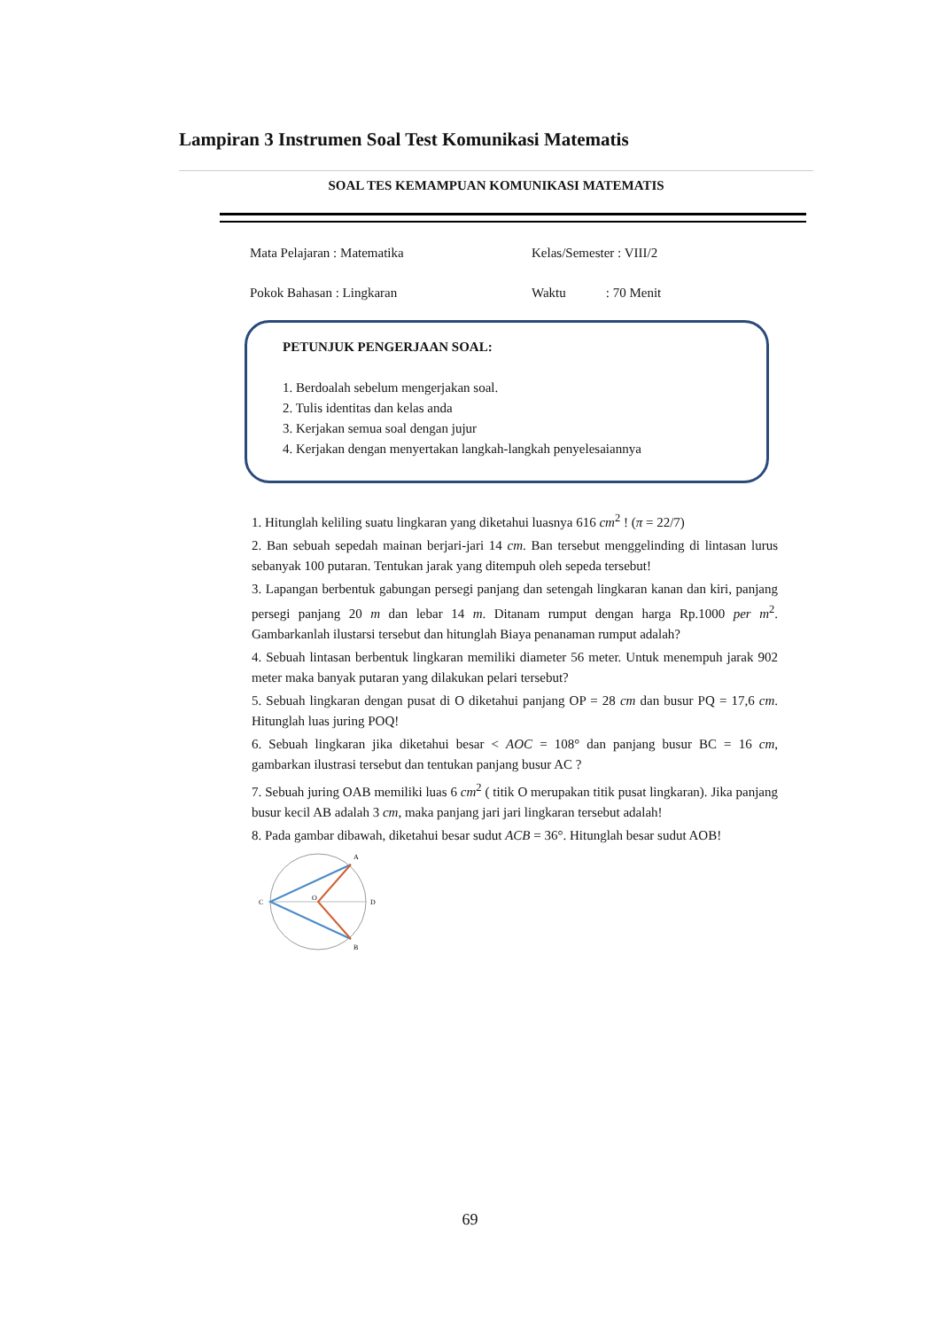Lampiran 3 Instrumen Soal Test Komunikasi Matematis
SOAL TES KEMAMPUAN KOMUNIKASI MATEMATIS
Mata Pelajaran : Matematika
Pokok Bahasan : Lingkaran
Kelas/Semester : VIII/2
Waktu : 70 Menit
PETUNJUK PENGERJAAN SOAL:
1. Berdoalah sebelum mengerjakan soal.
2. Tulis identitas dan kelas anda
3. Kerjakan semua soal dengan jujur
4. Kerjakan dengan menyertakan langkah-langkah penyelesaiannya
1. Hitunglah keliling suatu lingkaran yang diketahui luasnya 616 cm<sup>2</sup> ! (π = 22/7)
2. Ban sebuah sepedah mainan berjari-jari 14 cm. Ban tersebut menggelinding di lintasan lurus sebanyak 100 putaran. Tentukan jarak yang ditempuh oleh sepeda tersebut!
3. Lapangan berbentuk gabungan persegi panjang dan setengah lingkaran kanan dan kiri, panjang persegi panjang 20 m dan lebar 14 m. Ditanam rumput dengan harga Rp.1000 per m<sup>2</sup>. Gambarkanlah ilustarsi tersebut dan hitunglah Biaya penanaman rumput adalah?
4. Sebuah lintasan berbentuk lingkaran memiliki diameter 56 meter. Untuk menempuh jarak 902 meter maka banyak putaran yang dilakukan pelari tersebut?
5. Sebuah lingkaran dengan pusat di O diketahui panjang OP = 28 cm dan busur PQ = 17,6 cm. Hitunglah luas juring POQ!
6. Sebuah lingkaran jika diketahui besar < AOC = 108° dan panjang busur BC = 16 cm, gambarkan ilustrasi tersebut dan tentukan panjang busur AC ?
7. Sebuah juring OAB memiliki luas 6 cm<sup>2</sup> ( titik O merupakan titik pusat lingkaran). Jika panjang busur kecil AB adalah 3 cm, maka panjang jari jari lingkaran tersebut adalah!
8. Pada gambar dibawah, diketahui besar sudut ACB = 36°. Hitunglah besar sudut AOB!
C
A
B
D
O
69